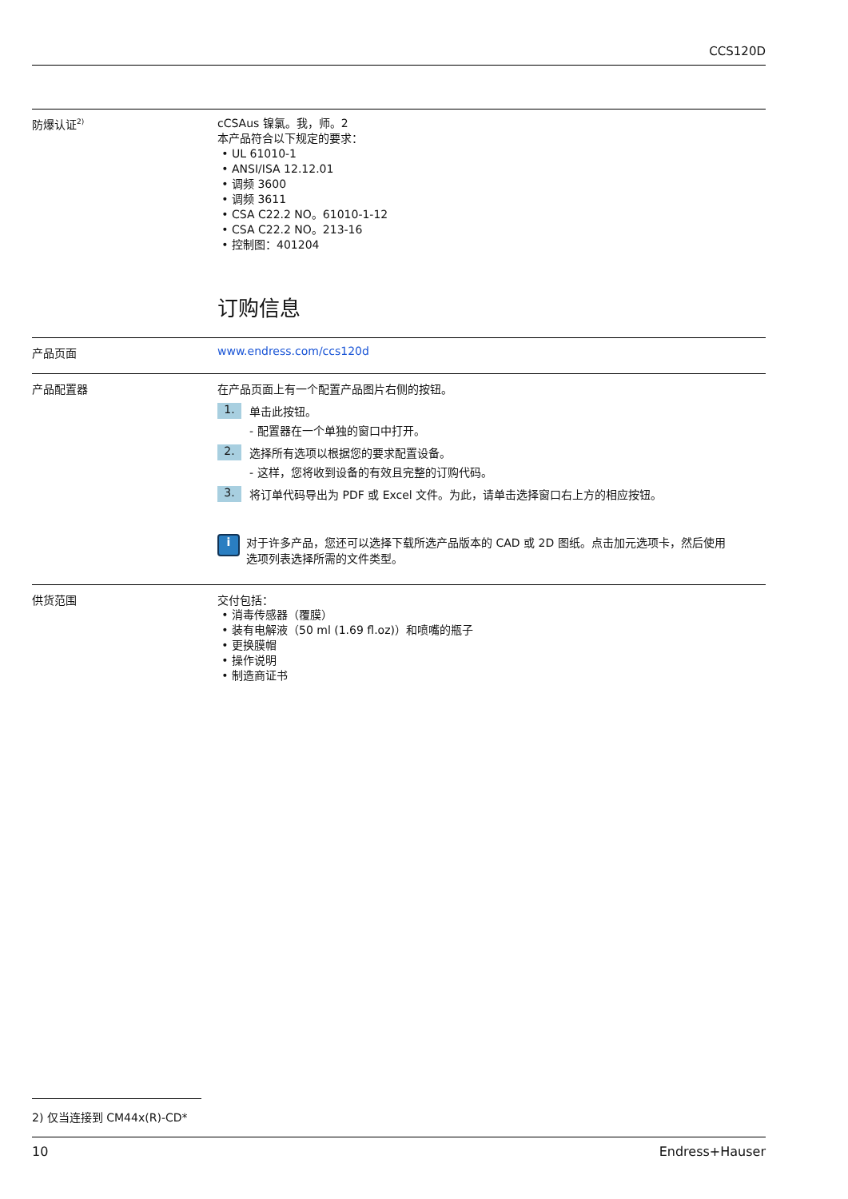CCS120D
防爆认证<sup>2)</sup>
cCSAus 镍氯。我，师。2
本产品符合以下规定的要求：
UL 61010-1
ANSI/ISA 12.12.01
调频 3600
调频 3611
CSA C22.2 NO。61010-1-12
CSA C22.2 NO。213-16
控制图：401204
订购信息
产品页面 www.endress.com/ccs120d
产品配置器 在产品页面上有一个配置产品图片右侧的按钮。
1. 单击此按钮。
- 配置器在一个单独的窗口中打开。
2. 选择所有选项以根据您的要求配置设备。
- 这样，您将收到设备的有效且完整的订购代码。
3. 将订单代码导出为 PDF 或 Excel 文件。为此，请单击选择窗口右上方的相应按钮。
i 对于许多产品，您还可以选择下载所选产品版本的 CAD 或 2D 图纸。点击加元选项卡，然后使用选项列表选择所需的文件类型。
供货范围 交付包括：
消毒传感器（覆膜）
装有电解液（50 ml (1.69 fl.oz)）和喷嘴的瓶子
更换膜帽
操作说明
制造商证书
2) 仅当连接到 CM44x(R)-CD*
10 Endress+Hauser